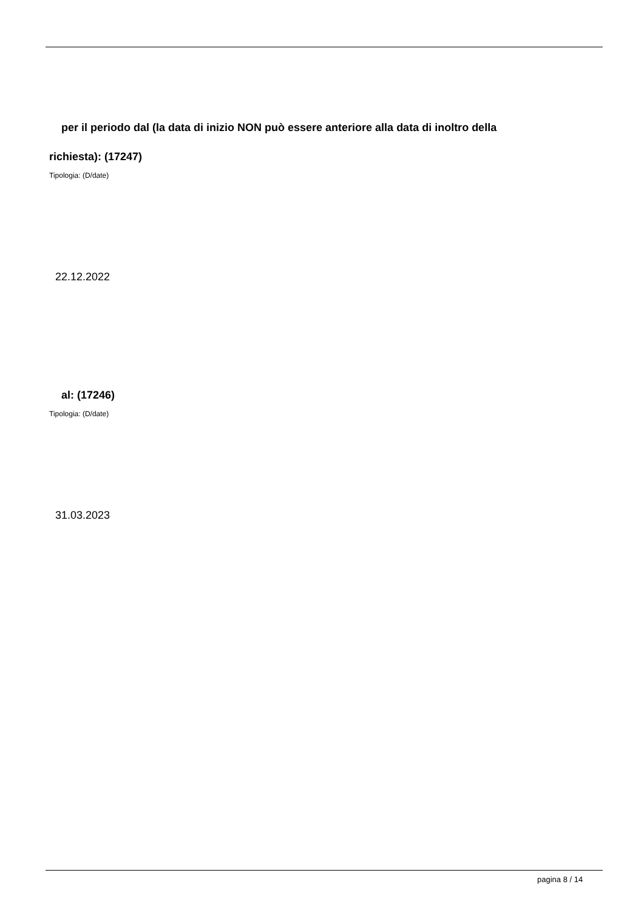per il periodo dal (la data di inizio NON può essere anteriore alla data di inoltro della
richiesta): (17247)
Tipologia: (D/date)
22.12.2022
al: (17246)
Tipologia: (D/date)
31.03.2023
pagina 8 / 14